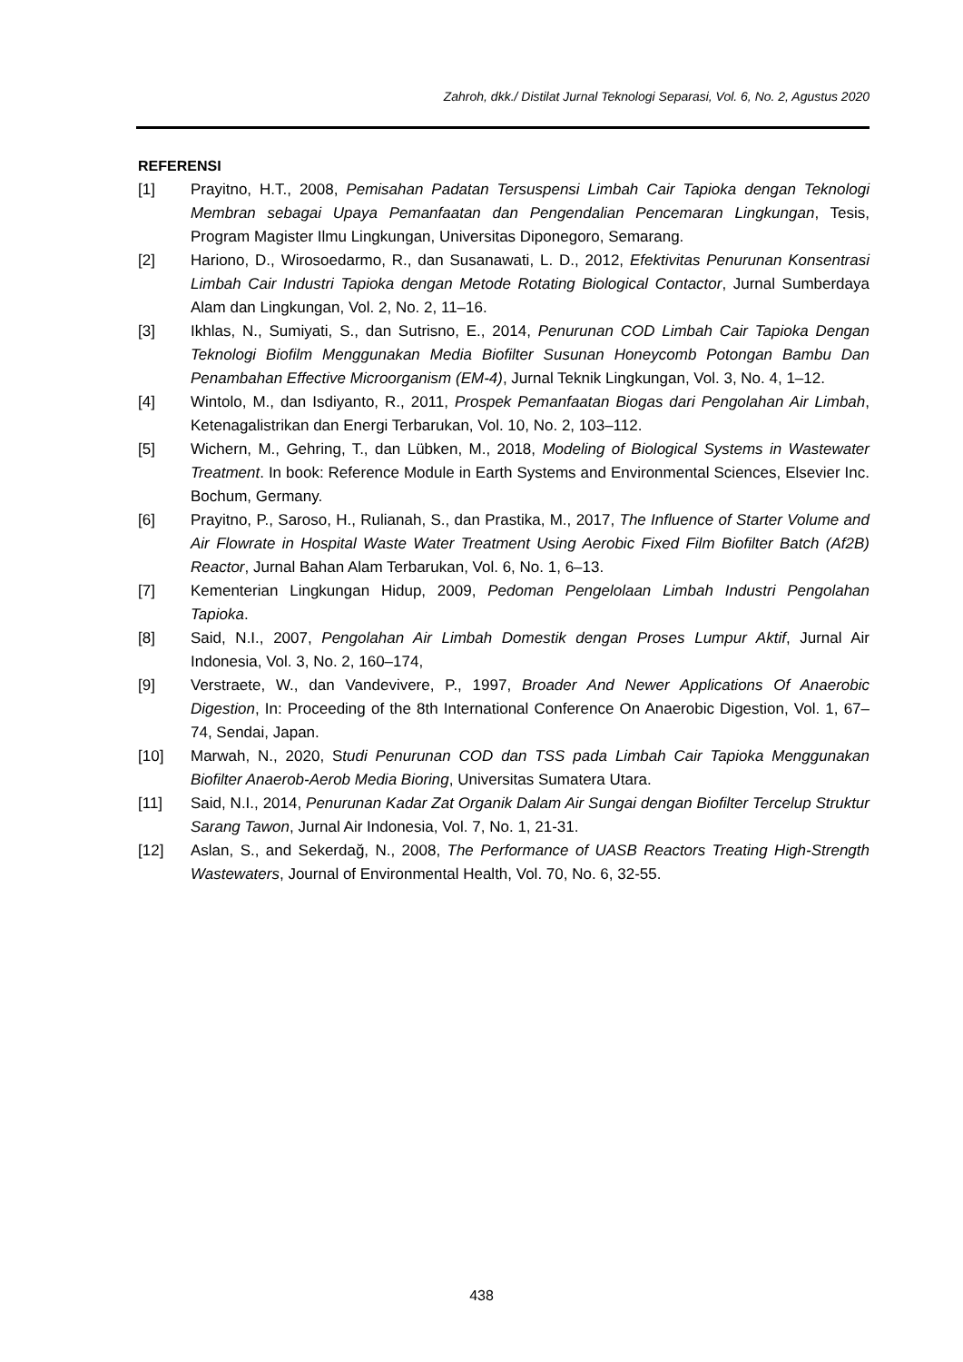Zahroh, dkk./ Distilat Jurnal Teknologi Separasi, Vol. 6, No. 2, Agustus 2020
REFERENSI
[1] Prayitno, H.T., 2008, Pemisahan Padatan Tersuspensi Limbah Cair Tapioka dengan Teknologi Membran sebagai Upaya Pemanfaatan dan Pengendalian Pencemaran Lingkungan, Tesis, Program Magister Ilmu Lingkungan, Universitas Diponegoro, Semarang.
[2] Hariono, D., Wirosoedarmo, R., dan Susanawati, L. D., 2012, Efektivitas Penurunan Konsentrasi Limbah Cair Industri Tapioka dengan Metode Rotating Biological Contactor, Jurnal Sumberdaya Alam dan Lingkungan, Vol. 2, No. 2, 11–16.
[3] Ikhlas, N., Sumiyati, S., dan Sutrisno, E., 2014, Penurunan COD Limbah Cair Tapioka Dengan Teknologi Biofilm Menggunakan Media Biofilter Susunan Honeycomb Potongan Bambu Dan Penambahan Effective Microorganism (EM-4), Jurnal Teknik Lingkungan, Vol. 3, No. 4, 1–12.
[4] Wintolo, M., dan Isdiyanto, R., 2011, Prospek Pemanfaatan Biogas dari Pengolahan Air Limbah, Ketenagalistrikan dan Energi Terbarukan, Vol. 10, No. 2, 103–112.
[5] Wichern, M., Gehring, T., dan Lübken, M., 2018, Modeling of Biological Systems in Wastewater Treatment. In book: Reference Module in Earth Systems and Environmental Sciences, Elsevier Inc. Bochum, Germany.
[6] Prayitno, P., Saroso, H., Rulianah, S., dan Prastika, M., 2017, The Influence of Starter Volume and Air Flowrate in Hospital Waste Water Treatment Using Aerobic Fixed Film Biofilter Batch (Af2B) Reactor, Jurnal Bahan Alam Terbarukan, Vol. 6, No. 1, 6–13.
[7] Kementerian Lingkungan Hidup, 2009, Pedoman Pengelolaan Limbah Industri Pengolahan Tapioka.
[8] Said, N.I., 2007, Pengolahan Air Limbah Domestik dengan Proses Lumpur Aktif, Jurnal Air Indonesia, Vol. 3, No. 2, 160–174,
[9] Verstraete, W., dan Vandevivere, P., 1997, Broader And Newer Applications Of Anaerobic Digestion, In: Proceeding of the 8th International Conference On Anaerobic Digestion, Vol. 1, 67–74, Sendai, Japan.
[10] Marwah, N., 2020, Studi Penurunan COD dan TSS pada Limbah Cair Tapioka Menggunakan Biofilter Anaerob-Aerob Media Bioring, Universitas Sumatera Utara.
[11] Said, N.I., 2014, Penurunan Kadar Zat Organik Dalam Air Sungai dengan Biofilter Tercelup Struktur Sarang Tawon, Jurnal Air Indonesia, Vol. 7, No. 1, 21-31.
[12] Aslan, S., and Sekerdağ, N., 2008, The Performance of UASB Reactors Treating High-Strength Wastewaters, Journal of Environmental Health, Vol. 70, No. 6, 32-55.
438